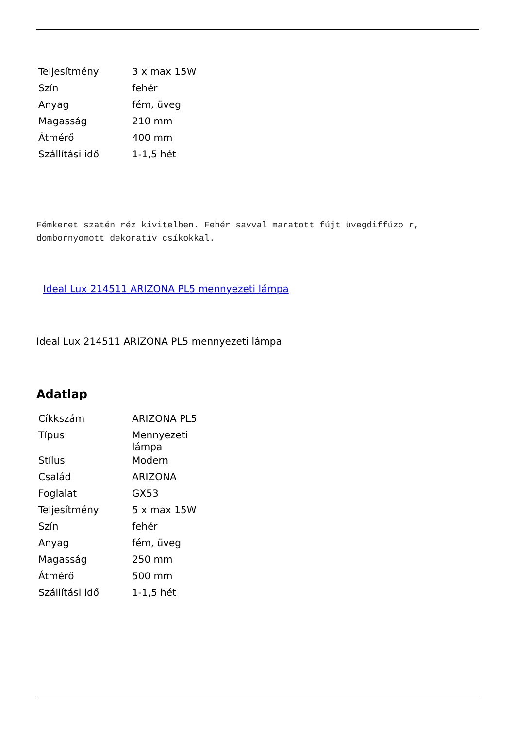| Teljesítmény | 3 x max 15W |
| Szín | fehér |
| Anyag | fém, üveg |
| Magasság | 210 mm |
| Átmérő | 400 mm |
| Szállítási idő | 1-1,5 hét |
Fémkeret szatén réz kivitelben. Fehér savval maratott fújt üvegdiffúzo r, dombornyomott dekoratív csíkokkal.
Ideal Lux 214511 ARIZONA PL5 mennyezeti lámpa
Ideal Lux 214511 ARIZONA PL5 mennyezeti lámpa
Adatlap
| Cíkkszám | ARIZONA PL5 |
| Típus | Mennyezeti lámpa |
| Stílus | Modern |
| Család | ARIZONA |
| Foglalat | GX53 |
| Teljesítmény | 5 x max 15W |
| Szín | fehér |
| Anyag | fém, üveg |
| Magasság | 250 mm |
| Átmérő | 500 mm |
| Szállítási idő | 1-1,5 hét |